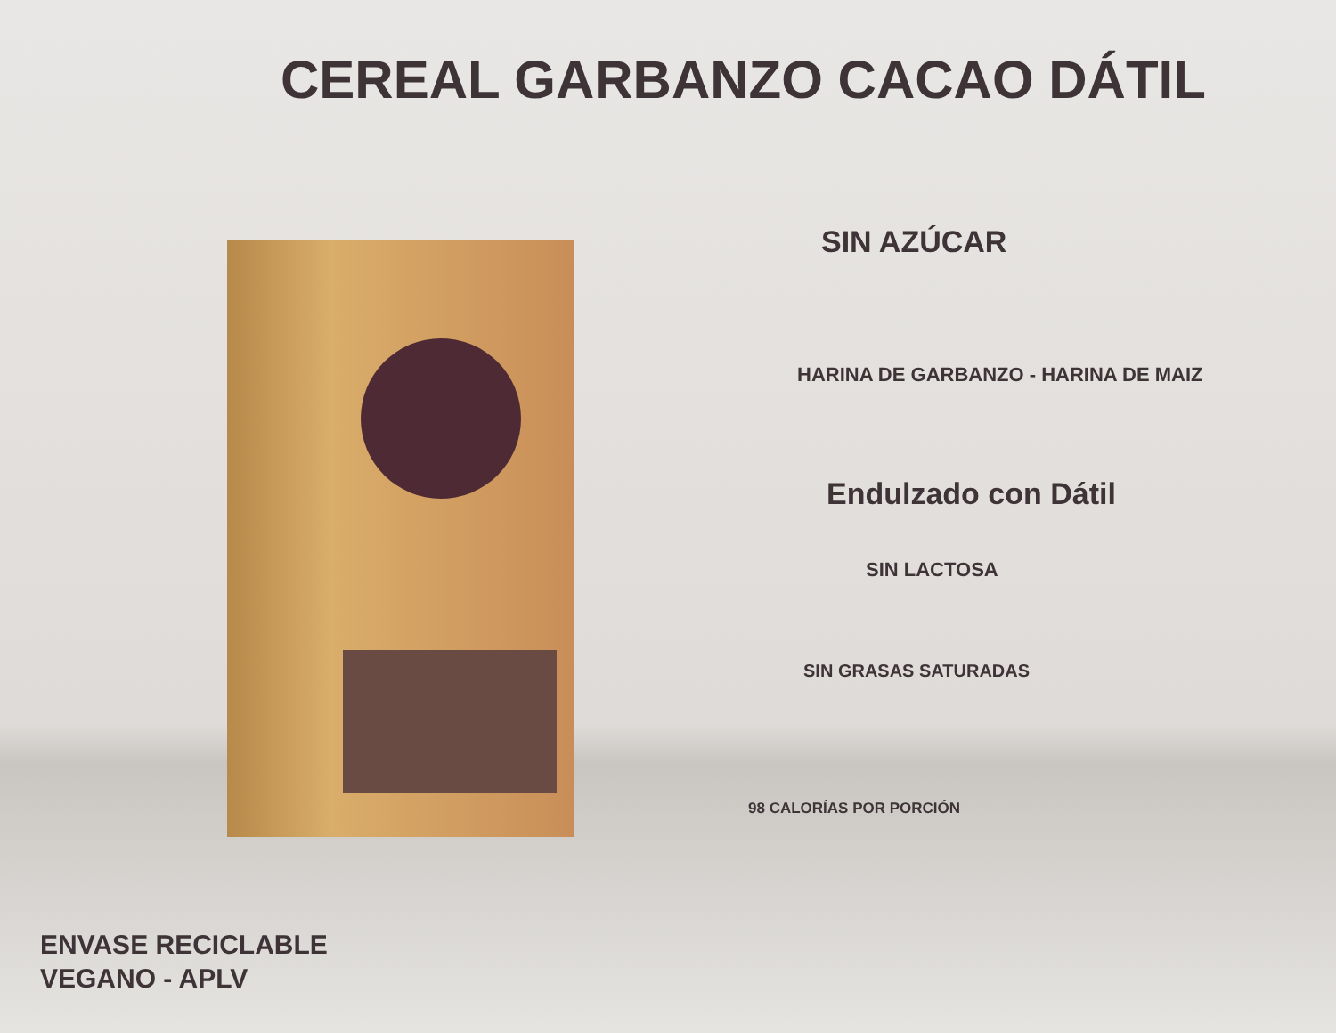CEREAL GARBANZO CACAO DÁTIL
SIN AZÚCAR
HARINA DE GARBANZO - HARINA DE MAIZ
Endulzado con Dátil
SIN LACTOSA
SIN GRASAS SATURADAS
98 CALORÍAS POR PORCIÓN
ENVASE RECICLABLE
VEGANO - APLV